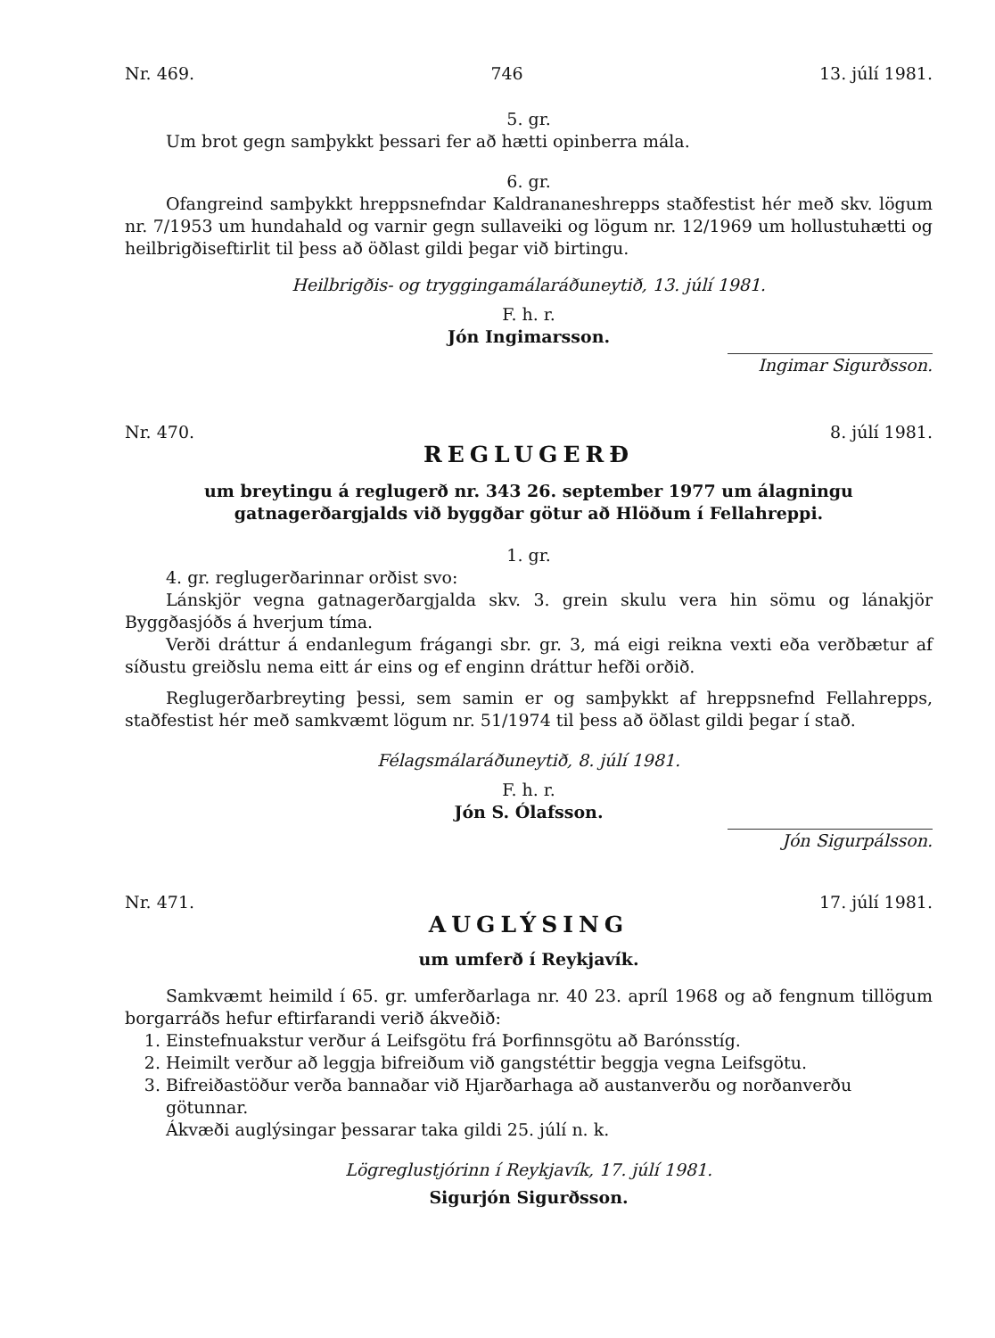Nr. 469. 746 13. júlí 1981.
5. gr.
Um brot gegn samþykkt þessari fer að hætti opinberra mála.
6. gr.
Ofangreind samþykkt hreppsnefndar Kaldrananeshrepps staðfestist hér með skv. lögum nr. 7/1953 um hundahald og varnir gegn sullaveiki og lögum nr. 12/1969 um hollustuhætti og heilbrigðiseftirlit til þess að öðlast gildi þegar við birtingu.
Heilbrigðis- og tryggingamálaráðuneytið, 13. júlí 1981.
F. h. r.
Jón Ingimarsson.
Ingimar Sigurðsson.
Nr. 470. 8. júlí 1981.
REGLUGERÐ
um breytingu á reglugerð nr. 343 26. september 1977 um álagningu
gatnagerðargjalds við byggðar götur að Hlöðum í Fellahreppi.
1. gr.
4. gr. reglugerðarinnar orðist svo:
Lánskjör vegna gatnagerðargjalda skv. 3. grein skulu vera hin sömu og lánakjör Byggðasjóðs á hverjum tíma.
Verði dráttur á endanlegum frágangi sbr. gr. 3, má eigi reikna vexti eða verðbætur af síðustu greiðslu nema eitt ár eins og ef enginn dráttur hefði orðið.
Reglugerðarbreyting þessi, sem samin er og samþykkt af hreppsnefnd Fellahrepps, staðfestist hér með samkvæmt lögum nr. 51/1974 til þess að öðlast gildi þegar í stað.
Félagsmálaráðuneytið, 8. júlí 1981.
F. h. r.
Jón S. Ólafsson.
Jón Sigurpálsson.
Nr. 471. 17. júlí 1981.
AUGLÝSING
um umferð í Reykjavík.
Samkvæmt heimild í 65. gr. umferðarlaga nr. 40 23. apríl 1968 og að fengnum tillögum borgarráðs hefur eftirfarandi verið ákveðið:
1. Einstefnuakstur verður á Leifsgötu frá Þorfinnsgötu að Barónsstíg.
2. Heimilt verður að leggja bifreiðum við gangstéttir beggja vegna Leifsgötu.
3. Bifreiðastöður verða bannaðar við Hjarðarhaga að austanverðu og norðanverðu götunnar.
Ákvæði auglýsingar þessarar taka gildi 25. júlí n. k.
Lögreglustjórinn í Reykjavík, 17. júlí 1981.
Sigurjón Sigurðsson.